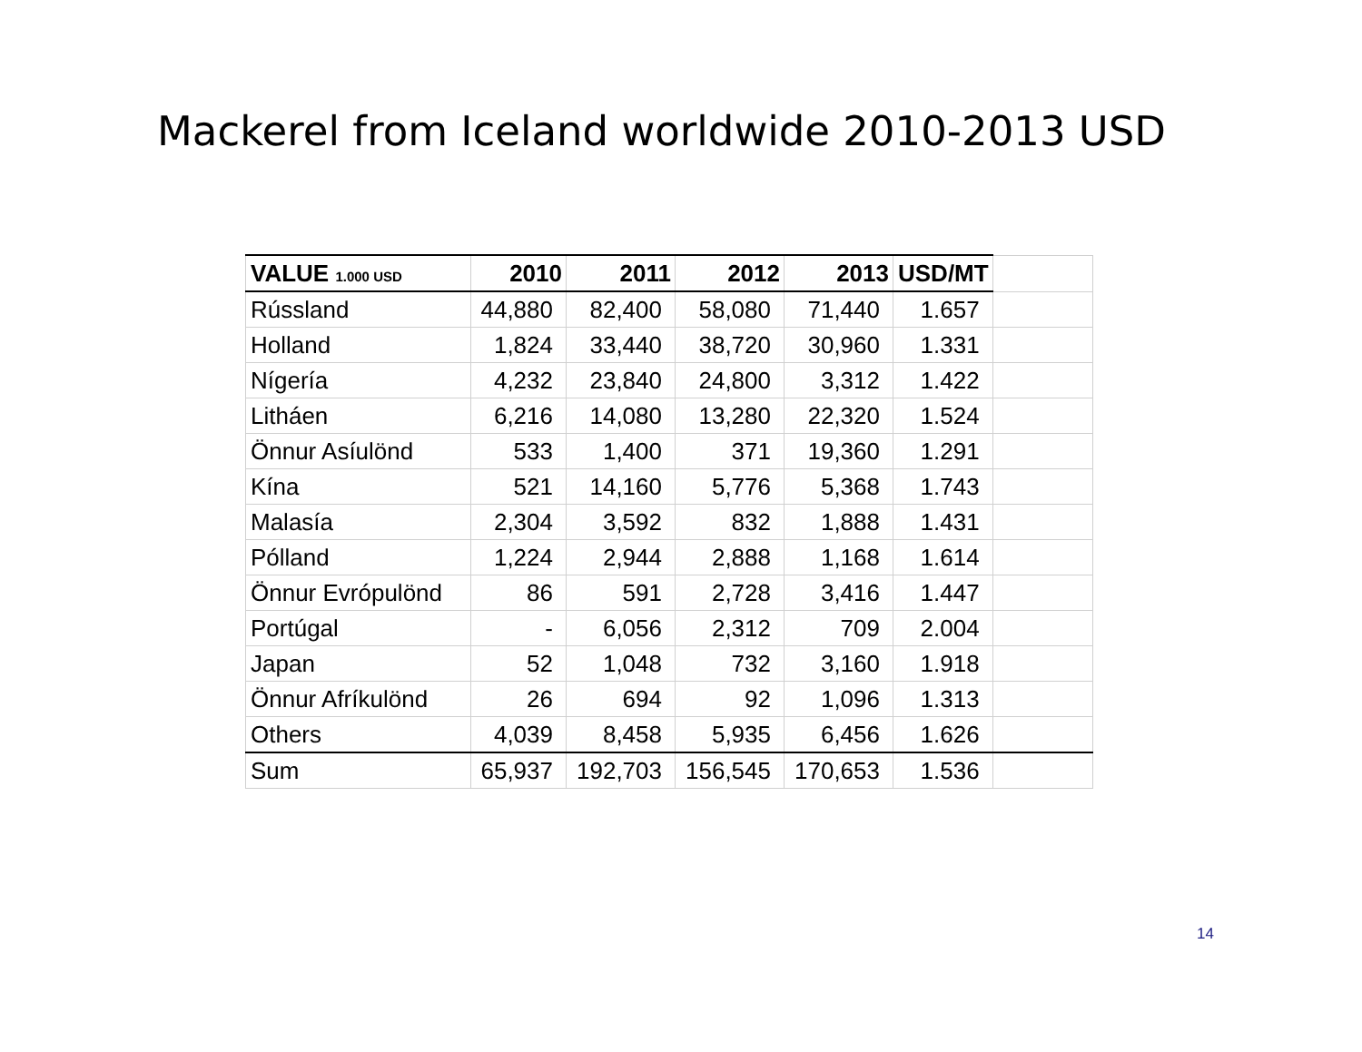Mackerel from Iceland worldwide 2010-2013 USD
| VALUE 1.000 USD | 2010 | 2011 | 2012 | 2013 | USD/MT | |
| --- | --- | --- | --- | --- | --- | --- |
| Rússland | 44,880 | 82,400 | 58,080 | 71,440 | 1.657 | |
| Holland | 1,824 | 33,440 | 38,720 | 30,960 | 1.331 | |
| Nígería | 4,232 | 23,840 | 24,800 | 3,312 | 1.422 | |
| Litháen | 6,216 | 14,080 | 13,280 | 22,320 | 1.524 | |
| Önnur Asíulönd | 533 | 1,400 | 371 | 19,360 | 1.291 | |
| Kína | 521 | 14,160 | 5,776 | 5,368 | 1.743 | |
| Malasía | 2,304 | 3,592 | 832 | 1,888 | 1.431 | |
| Pólland | 1,224 | 2,944 | 2,888 | 1,168 | 1.614 | |
| Önnur Evrópulönd | 86 | 591 | 2,728 | 3,416 | 1.447 | |
| Portúgal | - | 6,056 | 2,312 | 709 | 2.004 | |
| Japan | 52 | 1,048 | 732 | 3,160 | 1.918 | |
| Önnur Afríkulönd | 26 | 694 | 92 | 1,096 | 1.313 | |
| Others | 4,039 | 8,458 | 5,935 | 6,456 | 1.626 | |
| Sum | 65,937 | 192,703 | 156,545 | 170,653 | 1.536 | |
14